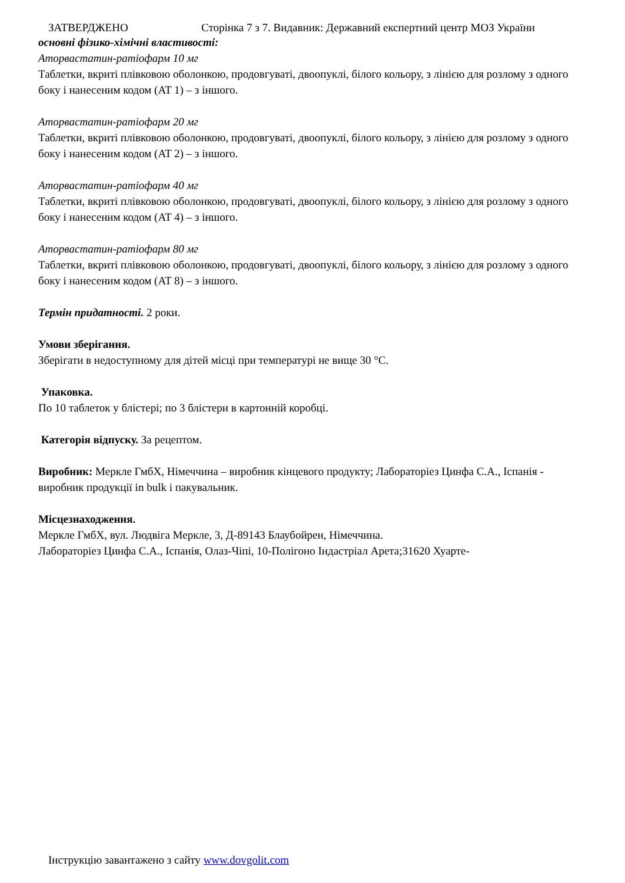ЗАТВЕРДЖЕНО Сторінка 7 з 7. Видавник: Державний експертний центр МОЗ України
основні фізико-хімічні властивості:
Аторвастатин-ратіофарм 10 мг
Таблетки, вкриті плівковою оболонкою, продовгуваті, двоопуклі, білого кольору, з лінією для розлому з одного боку і нанесеним кодом (AT 1) – з іншого.
Аторвастатин-ратіофарм 20 мг
Таблетки, вкриті плівковою оболонкою, продовгуваті, двоопуклі, білого кольору, з лінією для розлому з одного боку і нанесеним кодом (AT 2) – з іншого.
Аторвастатин-ратіофарм 40 мг
Таблетки, вкриті плівковою оболонкою, продовгуваті, двоопуклі, білого кольору, з лінією для розлому з одного боку і нанесеним кодом (AT 4) – з іншого.
Аторвастатин-ратіофарм 80 мг
Таблетки, вкриті плівковою оболонкою, продовгуваті, двоопуклі, білого кольору, з лінією для розлому з одного боку і нанесеним кодом (AT 8) – з іншого.
Термін придатності. 2 роки.
Умови зберігання.
Зберігати в недоступному для дітей місці при температурі не вище 30 °С.
Упаковка.
По 10 таблеток у блістері; по 3 блістери в картонній коробці.
Категорія відпуску. За рецептом.
Виробник: Меркле ГмбХ, Німеччина – виробник кінцевого продукту; Лабораторіез Цинфа С.А., Іспанія - виробник продукції in bulk і пакувальник.
Місцезнаходження.
Меркле ГмбХ, вул. Людвіга Меркле, 3, Д-89143 Блаубойрен, Німеччина.
Лабораторіез Цинфа С.А., Іспанія, Олаз-Чіпі, 10-Полігоно Індастріал Арета;31620 Хуарте-
Інструкцію завантажено з сайту www.dovgolit.com